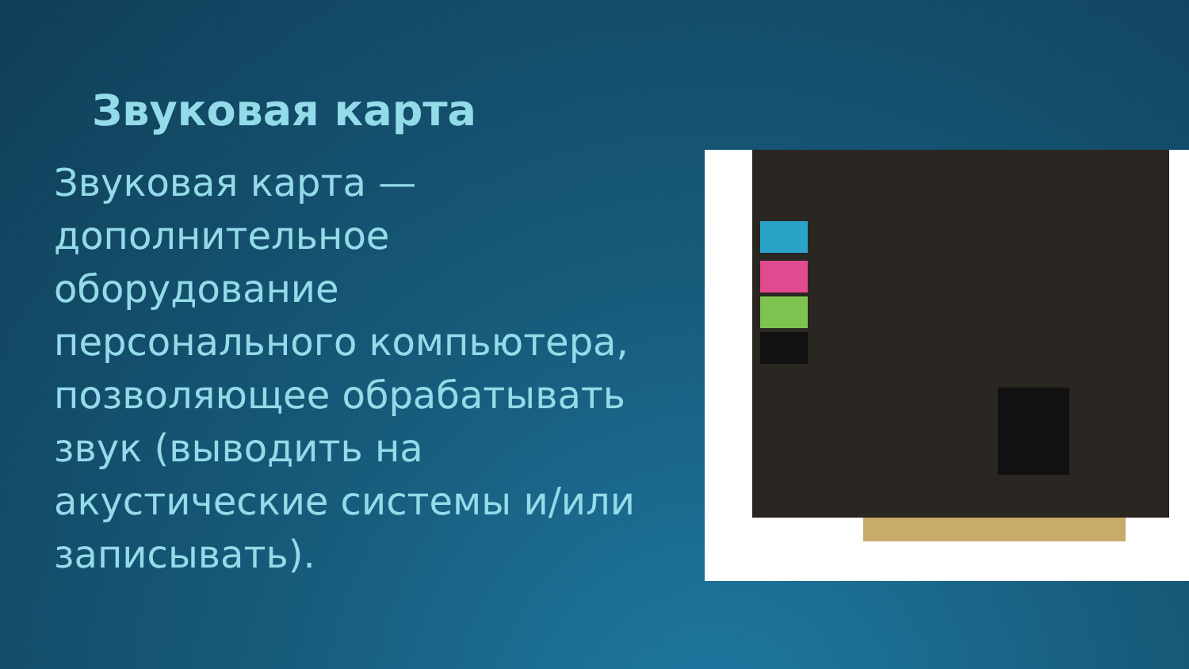Звуковая карта
Звуковая карта — дополнительное оборудование персонального компьютера, позволяющее обрабатывать звук (выводить на акустические системы и/или записывать).